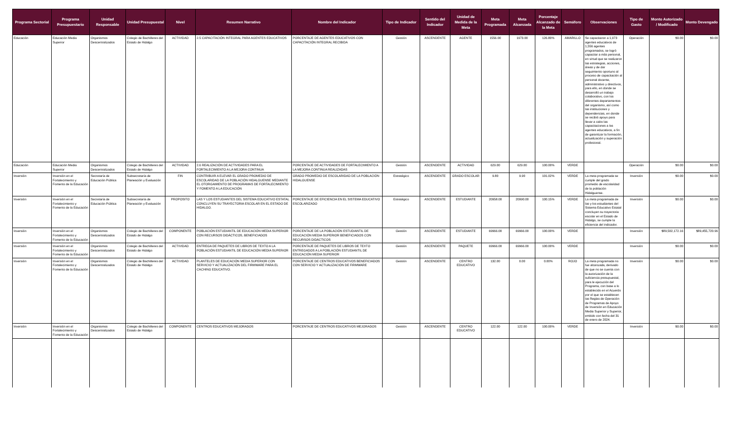| Programa Sectorial | Programa Presupuestario | Unidad Responsable | Unidad Presupuestal | Nivel | Resumen Narrativo | Nombre del Indicador | Tipo de Indicador | Sentido del Indicador | Unidad de Medida de la Meta | Meta Programada | Meta Alcanzada | Porcentaje Alcanzado de la Meta | Semáforo | Observaciones | Tipo de Gasto | Monto Autorizado / Modificado | Monto Devengado |
| --- | --- | --- | --- | --- | --- | --- | --- | --- | --- | --- | --- | --- | --- | --- | --- | --- | --- |
| Educación | Educación Media Superior | Organismos Descentralizados | Colegio de Bachilleres del Estado de Hidalgo | ACTIVIDAD | 2.5 CAPACITACIÓN INTEGRAL PARA AGENTES EDUCATIVOS | PORCENTAJE DE AGENTES EDUCATIVOS CON CAPACITACIÓN INTEGRAL RECIBIDA | Gestión | ASCENDENTE | AGENTE | 1556.00 | 1973.00 | 126.80% | AMARILLO | Se capacitaron a 1,973 agentes educativos de 1,556 agentes programados, se logró capacitar a más personal, en virtud que se realizaron las estrategias, acciones, áreas y de dar seguimiento oportuno al proceso de capacitación al personal docente, administrativo y directivos, para ello, en donde se desarrolló un trabajo colaborativo, con los diferentes departamentos del organismo, así como las instituciones y dependencias, en donde se recibió apoyo para llevar a cabo las capacitaciones a los agentes educativos, a fin de garantizar la formación, actualización y superación profesional. | Operación | $0.00 | $0.00 |
| Educación | Educación Media Superior | Organismos Descentralizados | Colegio de Bachilleres del Estado de Hidalgo | ACTIVIDAD | 2.6 REALIZACIÓN DE ACTIVIDADES PARA EL FORTALECIMIENTO A LA MEJORA CONTINUA | PORCENTAJE DE ACTIVIDADES DE FORTALECIMIENTO A LA MEJORA CONTINUA REALIZADAS | Gestión | ASCENDENTE | ACTIVIDAD | 629.00 | 629.00 | 100.00% | VERDE | | Operación | $0.00 | $0.00 |
| Inversión | Inversión en el Fortalecimiento y Fomento de la Educación | Secretaría de Educación Pública | Subsecretaría de Planeación y Evaluación | FIN | CONTRIBUIR A ELEVAR EL GRADO PROMEDIO DE ESCOLARIDAD DE LA POBLACIÓN HIDALGUENSE MEDIANTE EL OTORGAMIENTO DE PROGRAMAS DE FORTALECIMIENTO Y FOMENTO A LA EDUCACIÓN | GRADO PROMEDIO DE ESCOLARIDAD DE LA POBLACIÓN HIDALGUENSE | Estratégico | ASCENDENTE | GRADO ESCOLAR | 9.80 | 9.90 | 101.02% | VERDE | La meta programada se cumple del grado promedio de escolaridad de la población Hidalguense. | Inversión | $0.00 | $0.00 |
| Inversión | Inversión en el Fortalecimiento y Fomento de la Educación | Secretaría de Educación Pública | Subsecretaría de Planeación y Evaluación | PROPOSITO | LAS Y LOS ESTUDIANTES DEL SISTEMA EDUCATIVO ESTATAL CONCLUYEN SU TRAYECTORIA ESCOLAR EN EL ESTADO DE HIDALGO. | PORCENTAJE DE EFICIENCIA EN EL SISTEMA EDUCATIVO ESCOLARIZADO | Estratégico | ASCENDENTE | ESTUDIANTE | 20958.00 | 20990.00 | 100.15% | VERDE | La meta programada de las y los estudiantes del Sistema Educativo Estatal concluyen su trayectoria escolar en el Estado de Hidalgo, se cumple la eficiencia del indicador. | Inversión | $0.00 | $0.00 |
| Inversión | Inversión en el Fortalecimiento y Fomento de la Educación | Organismos Descentralizados | Colegio de Bachilleres del Estado de Hidalgo | COMPONENTE | POBLACIÓN ESTUDIANTIL DE EDUCACIÓN MEDIA SUPERIOR CON RECURSOS DIDÁCTICOS, BENEFICIADOS | PORCENTAJE DE LA POBLACIÓN ESTUDIANTIL DE EDUCACIÓN MEDIA SUPERIOR BENEFICIADOS CON RECURSOS DIDÁCTICOS | Gestión | ASCENDENTE | ESTUDIANTE | 69966.00 | 69966.00 | 100.00% | VERDE | | Inversión | $89,502,172.16 | $89,455,720.96 |
| Inversión | Inversión en el Fortalecimiento y Fomento de la Educación | Organismos Descentralizados | Colegio de Bachilleres del Estado de Hidalgo | ACTIVIDAD | ENTREGA DE PAQUETES DE LIBROS DE TEXTO A LA POBLACIÓN ESTUDIANTIL DE EDUCACIÓN MEDIA SUPERIOR | PORCENTAJE DE PAQUETES DE LIBROS DE TEXTO ENTREGADOS A LA POBLACIÓN ESTUDIANTIL DE EDUCACIÓN MEDIA SUPERIOR | Gestión | ASCENDENTE | PAQUETE | 69966.00 | 69966.00 | 100.00% | VERDE | | Inversión | $0.00 | $0.00 |
| Inversión | Inversión en el Fortalecimiento y Fomento de la Educación | Organismos Descentralizados | Colegio de Bachilleres del Estado de Hidalgo | ACTIVIDAD | PLANTELES DE EDUCACIÓN MEDIA SUPERIOR CON SERVICIO Y ACTUALIZACIÓN DEL FIRMWARE PARA EL CACHING EDUCATIVO. | PORCENTAJE DE CENTROS EDUCATIVOS BENEFICIADOS CON SERVICIO Y ACTUALIZACIÓN DE FIRMWARE | Gestión | ASCENDENTE | CENTRO EDUCATIVO | 132.00 | 0.00 | 0.00% | ROJO | La meta programada no fue alcanzada, derivado de que no se cuenta con la autorización de la suficiencia presupuestal, para le ejecución del Programa, con base a lo establecido en el Acuerdo por el que se establecen las Reglas de Operación de Programas de Apoyo de Inversión en Educación Media Superior y Superior, emitido con fecha del 31 de enero de 2024. | Inversión | $0.00 | $0.00 |
| Inversión | Inversión en el Fortalecimiento y Fomento de la Educación | Organismos Descentralizados | Colegio de Bachilleres del Estado de Hidalgo | COMPONENTE | CENTROS EDUCATIVOS MEJORADOS | PORCENTAJE DE CENTROS EDUCATIVOS MEJORADOS | Gestión | ASCENDENTE | CENTRO EDUCATIVO | 122.00 | 122.00 | 100.00% | VERDE | | Inversión | $0.00 | $0.00 |